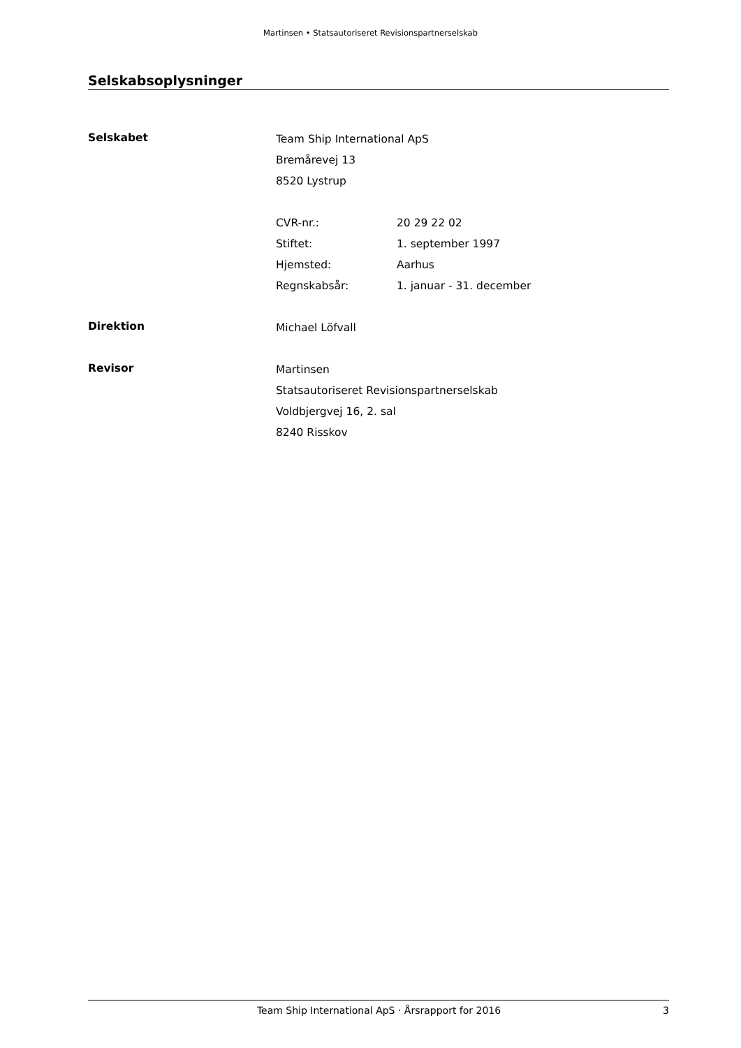Martinsen • Statsautoriseret Revisionspartnerselskab
Selskabsoplysninger
Selskabet
Team Ship International ApS
Bremårevej 13
8520 Lystrup
CVR-nr.: 20 29 22 02
Stiftet: 1. september 1997
Hjemsted: Aarhus
Regnskabsår: 1. januar - 31. december
Direktion
Michael Löfvall
Revisor
Martinsen
Statsautoriseret Revisionspartnerselskab
Voldbjergvej 16, 2. sal
8240 Risskov
Team Ship International ApS · Årsrapport for 2016 3